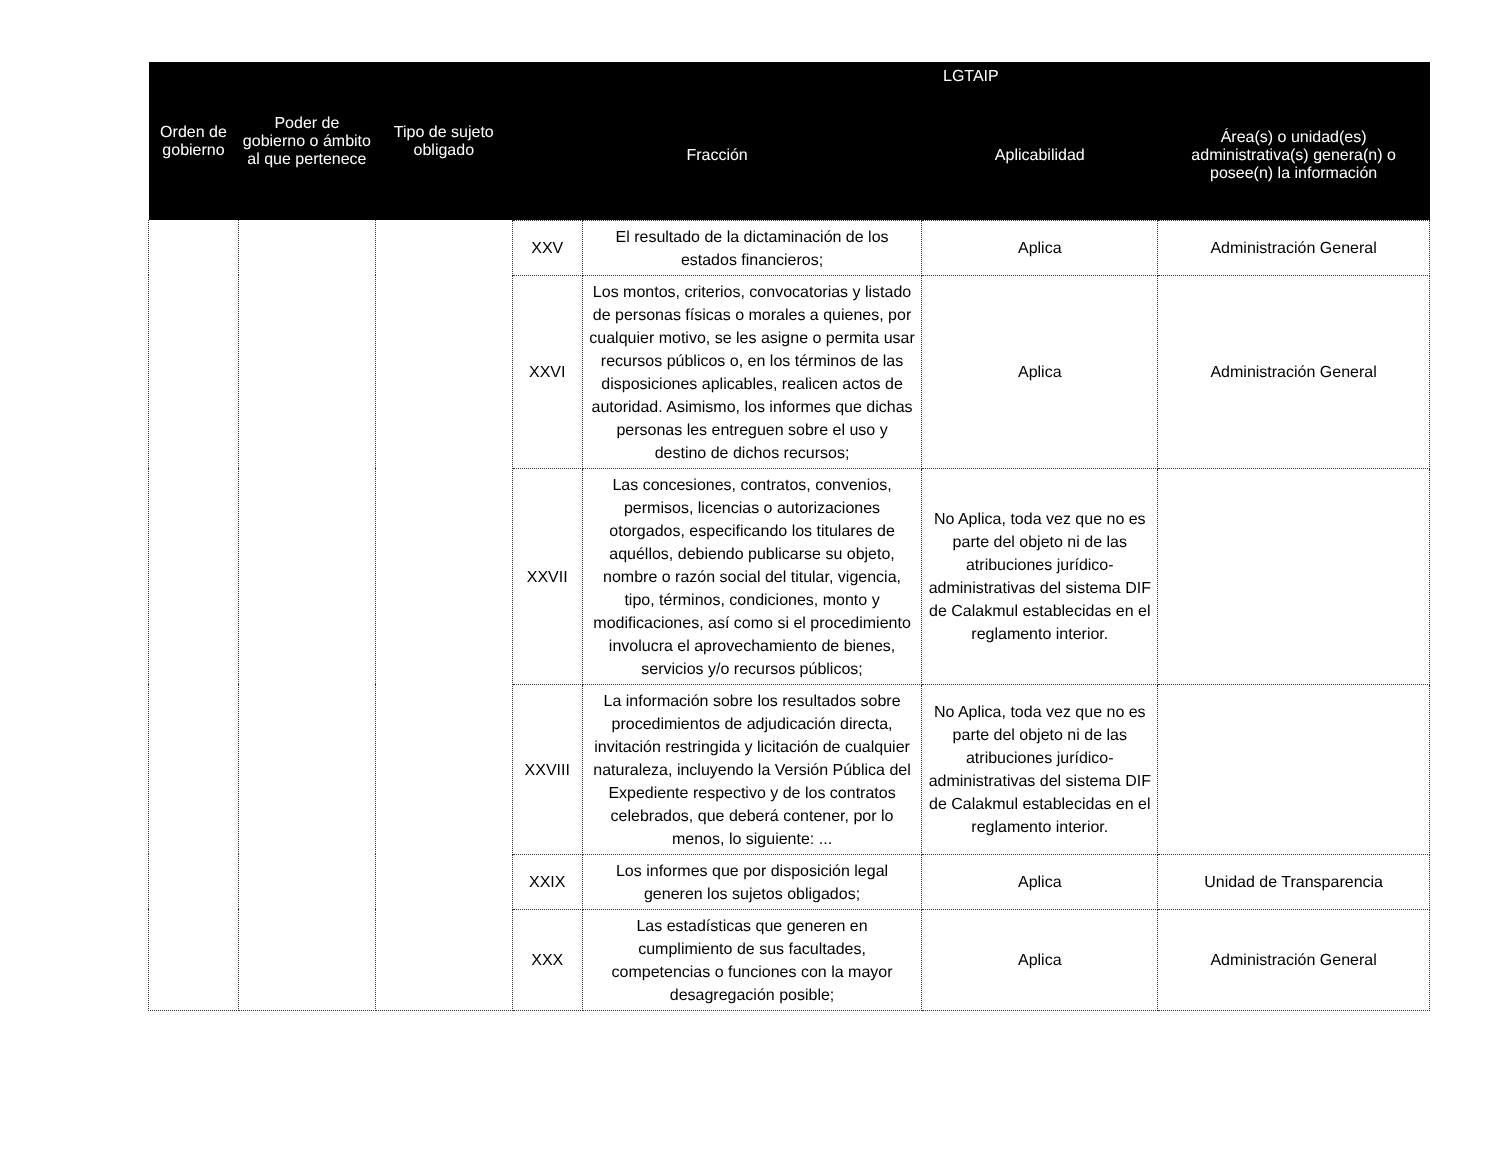| Orden de gobierno | Poder de gobierno o ámbito al que pertenece | Tipo de sujeto obligado | LGTAIP | | | |
| --- | --- | --- | --- | --- | --- | --- |
| | | | Fracción | | Aplicabilidad | Área(s) o unidad(es) administrativa(s) genera(n) o posee(n) la información |
| | | | XXV | El resultado de la dictaminación de los estados financieros; | Aplica | Administración General |
| | | | XXVI | Los montos, criterios, convocatorias y listado de personas físicas o morales a quienes, por cualquier motivo, se les asigne o permita usar recursos públicos o, en los términos de las disposiciones aplicables, realicen actos de autoridad. Asimismo, los informes que dichas personas les entreguen sobre el uso y destino de dichos recursos; | Aplica | Administración General |
| | | | XXVII | Las concesiones, contratos, convenios, permisos, licencias o autorizaciones otorgados, especificando los titulares de aquéllos, debiendo publicarse su objeto, nombre o razón social del titular, vigencia, tipo, términos, condiciones, monto y modificaciones, así como si el procedimiento involucra el aprovechamiento de bienes, servicios y/o recursos públicos; | No Aplica, toda vez que no es parte del objeto ni de las atribuciones jurídico-administrativas del sistema DIF de Calakmul establecidas en el reglamento interior. | |
| | | | XXVIII | La información sobre los resultados sobre procedimientos de adjudicación directa, invitación restringida y licitación de cualquier naturaleza, incluyendo la Versión Pública del Expediente respectivo y de los contratos celebrados, que deberá contener, por lo menos, lo siguiente: ... | No Aplica, toda vez que no es parte del objeto ni de las atribuciones jurídico-administrativas del sistema DIF de Calakmul establecidas en el reglamento interior. | |
| | | | XXIX | Los informes que por disposición legal generen los sujetos obligados; | Aplica | Unidad de Transparencia |
| | | | XXX | Las estadísticas que generen en cumplimiento de sus facultades, competencias o funciones con la mayor desagregación posible; | Aplica | Administración General |